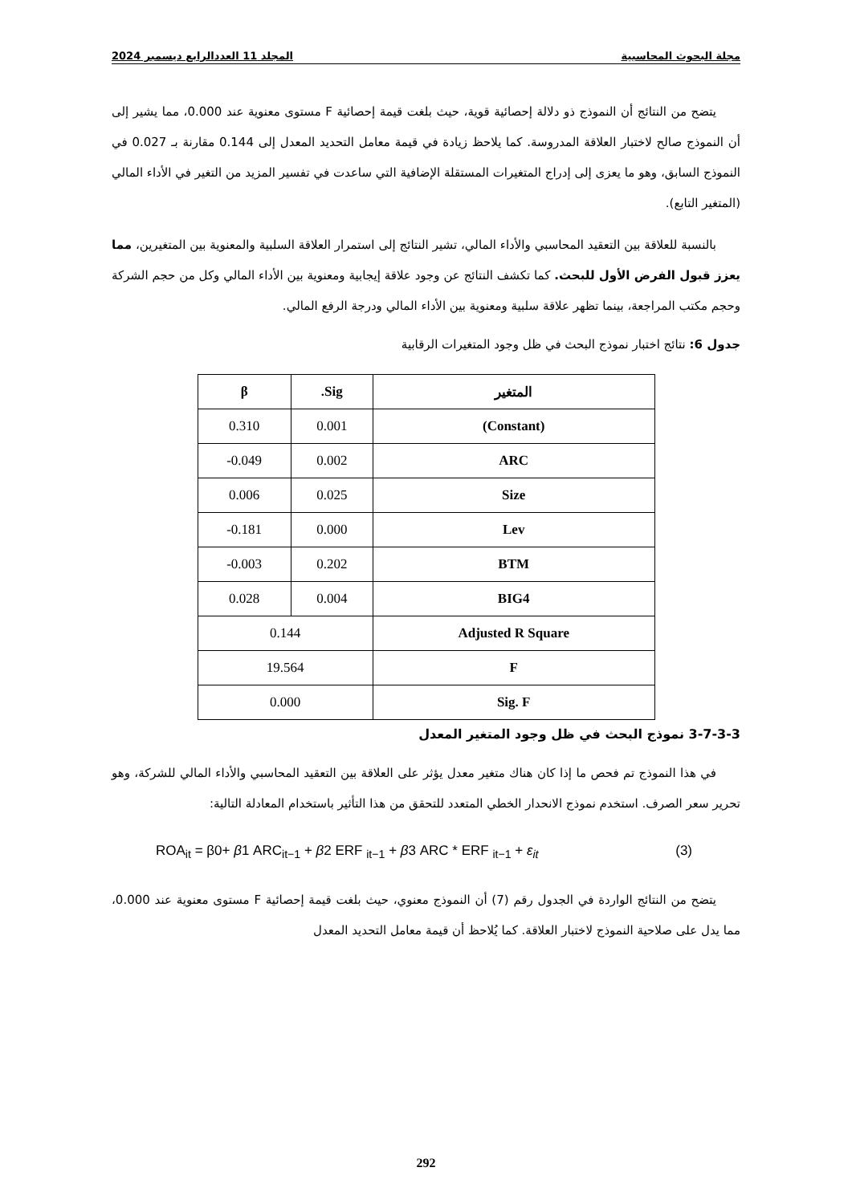مجلة البحوث المحاسبية المجلد 11 العددالرابع ديسمبر 2024
يتضح من النتائج أن النموذج ذو دلالة إحصائية قوية، حيث بلغت قيمة إحصائية F مستوى معنوية عند 0.000، مما يشير إلى أن النموذج صالح لاختبار العلاقة المدروسة. كما يلاحظ زيادة في قيمة معامل التحديد المعدل إلى 0.144 مقارنة بـ 0.027 في النموذج السابق، وهو ما يعزى إلى إدراج المتغيرات المستقلة الإضافية التي ساعدت في تفسير المزيد من التغير في الأداء المالي (المتغير التابع).
بالنسبة للعلاقة بين التعقيد المحاسبي والأداء المالي، تشير النتائج إلى استمرار العلاقة السلبية والمعنوية بين المتغيرين، مما يعزز قبول الفرض الأول للبحث. كما تكشف النتائج عن وجود علاقة إيجابية ومعنوية بين الأداء المالي وكل من حجم الشركة وحجم مكتب المراجعة، بينما تظهر علاقة سلبية ومعنوية بين الأداء المالي ودرجة الرفع المالي.
جدول 6: نتائج اختبار نموذج البحث في ظل وجود المتغيرات الرقابية
| المتغير | Sig. | β |
| --- | --- | --- |
| (Constant) | 0.001 | 0.310 |
| ARC | 0.002 | 0.049- |
| Size | 0.025 | 0.006 |
| Lev | 0.000 | 0.181- |
| BTM | 0.202 | 0.003- |
| BIG4 | 0.004 | 0.028 |
| Adjusted R Square | 0.144 | |
| F | 19.564 | |
| Sig. F | 0.000 | |
3-7-3-3 نموذج البحث في ظل وجود المتغير المعدل
في هذا النموذج تم فحص ما إذا كان هناك متغير معدل يؤثر على العلاقة بين التعقيد المحاسبي والأداء المالي للشركة، وهو تحرير سعر الصرف. استخدم نموذج الانحدار الخطي المتعدد للتحقق من هذا التأثير باستخدام المعادلة التالية:
ROA<sub>it</sub> = β0+ β1 ARC<sub>it−1</sub> + β2 ERF <sub>it−1</sub> + β3 ARC * ERF <sub>it−1</sub> + ε<sub>it</sub> (3)
يتضح من النتائج الواردة في الجدول رقم (7) أن النموذج معنوي، حيث بلغت قيمة إحصائية F مستوى معنوية عند 0.000، مما يدل على صلاحية النموذج لاختبار العلاقة. كما يُلاحظ أن قيمة معامل التحديد المعدل
292